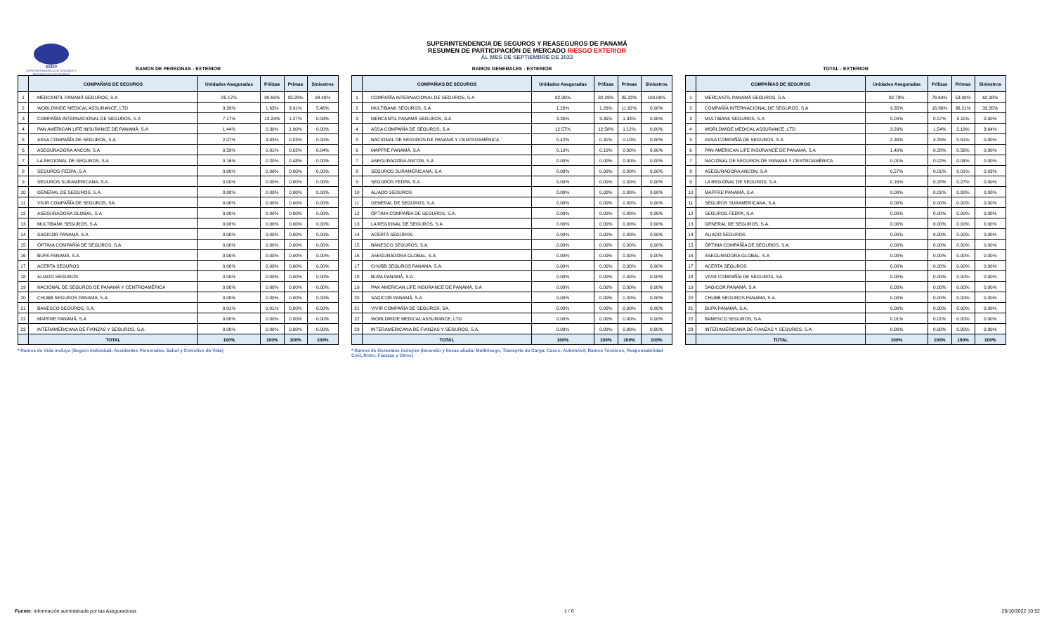SSRP
SUPERINTENDENCIA DE SEGUROS Y REASEGUROS DE PANAMÁ
SUPERINTENDENCIA DE SEGUROS Y REASEGUROS DE PANAMÁ
RESUMEN DE PARTICIPACIÓN DE MERCADO RIESGO EXTERIOR
AL MES DE SEPTIEMBRE DE 2022
RAMOS DE PERSONAS - EXTERIOR
| | COMPAÑIAS DE SEGUROS | Unidades Aseguradas | Pólizas | Primas | Siniestros |
| --- | --- | --- | --- | --- | --- |
| 1 | MERCANTIL PANAMÁ SEGUROS, S.A | 85.17% | 80.69% | 93.28% | 94.40% |
| 2 | WORLDWIDE MEDICAL ASSURANCE, LTD | 3.39% | 1.63% | 3.91% | 5.46% |
| 3 | COMPAÑÍA INTERNACIONAL DE SEGUROS, S.A | 7.17% | 13.24% | 1.27% | 0.09% |
| 4 | PAN AMERICAN LIFE INSURANCE DE PANAMÁ, S.A | 1.44% | 0.30% | 1.00% | 0.00% |
| 5 | ASSA COMPAÑÍA DE SEGUROS, S.A | 2.07% | 3.83% | 0.03% | 0.00% |
| 6 | ASEGURADORA ANCON, S.A | 0.59% | 0.01% | 0.02% | 0.04% |
| 7 | LA REGIONAL DE SEGUROS, S.A | 0.16% | 0.30% | 0.48% | 0.00% |
| 8 | SEGUROS FEDPA, S.A | 0.00% | 0.00% | 0.00% | 0.00% |
| 9 | SEGUROS SURAMERICANA, S.A | 0.00% | 0.00% | 0.00% | 0.00% |
| 10 | GENERAL DE SEGUROS, S.A. | 0.00% | 0.00% | 0.00% | 0.00% |
| 11 | VIVIR COMPAÑÍA DE SEGUROS, SA. | 0.00% | 0.00% | 0.00% | 0.00% |
| 12 | ASEGURADORA GLOBAL, S.A | 0.00% | 0.00% | 0.00% | 0.00% |
| 13 | MULTIBANK SEGUROS, S.A | 0.00% | 0.00% | 0.00% | 0.00% |
| 14 | SAGICOR PANAMÁ, S.A | 0.00% | 0.00% | 0.00% | 0.00% |
| 15 | ÓPTIMA COMPAÑÍA DE SEGUROS, S.A. | 0.00% | 0.00% | 0.00% | 0.00% |
| 16 | BUPA PANAMÁ, S.A. | 0.00% | 0.00% | 0.00% | 0.00% |
| 17 | ACERTA SEGUROS | 0.00% | 0.00% | 0.00% | 0.00% |
| 18 | ALIADO SEGUROS | 0.00% | 0.00% | 0.00% | 0.00% |
| 19 | NACIONAL DE SEGUROS DE PANAMÁ Y CENTROAMÉRICA | 0.00% | 0.00% | 0.00% | 0.00% |
| 20 | CHUBB SEGUROS PANAMA, S.A. | 0.00% | 0.00% | 0.00% | 0.00% |
| 21 | BANESCO SEGUROS, S.A. | 0.01% | 0.01% | 0.00% | 0.00% |
| 22 | MAPFRE PANAMÁ, S.A | 0.00% | 0.00% | 0.00% | 0.00% |
| 23 | INTERAMERICANA DE FIANZAS Y SEGUROS, S.A. | 0.00% | 0.00% | 0.00% | 0.00% |
| | TOTAL | 100% | 100% | 100% | 100% |
* Ramos de Vida incluye (Seguro Individual, Accidentes Personales, Salud y Colectivo de Vida)
RAMOS GENERALES - EXTERIOR
| | COMPAÑIAS DE SEGUROS | Unidades Aseguradas | Pólizas | Primas | Siniestros |
| --- | --- | --- | --- | --- | --- |
| 1 | COMPAÑÍA INTERNACIONAL DE SEGUROS, S.A | 82.30% | 82.39% | 85.23% | 100.00% |
| 2 | MULTIBANK SEGUROS, S.A | 1.26% | 1.26% | 11.62% | 0.00% |
| 3 | MERCANTIL PANAMÁ SEGUROS, S.A | 3.35% | 3.35% | 1.93% | 0.00% |
| 4 | ASSA COMPAÑÍA DE SEGUROS, S.A | 12.57% | 12.58% | 1.12% | 0.00% |
| 5 | NACIONAL DE SEGUROS DE PANAMÁ Y CENTROAMÉRICA | 0.42% | 0.31% | 0.10% | 0.00% |
| 6 | MAPFRE PANAMÁ, S.A | 0.10% | 0.10% | 0.00% | 0.00% |
| 7 | ASEGURADORA ANCON, S.A | 0.00% | 0.00% | 0.00% | 0.00% |
| 8 | SEGUROS SURAMERICANA, S.A | 0.00% | 0.00% | 0.00% | 0.00% |
| 9 | SEGUROS FEDPA, S.A | 0.00% | 0.00% | 0.00% | 0.00% |
| 10 | ALIADO SEGUROS | 0.00% | 0.00% | 0.00% | 0.00% |
| 11 | GENERAL DE SEGUROS, S.A. | 0.00% | 0.00% | 0.00% | 0.00% |
| 12 | ÓPTIMA COMPAÑÍA DE SEGUROS, S.A. | 0.00% | 0.00% | 0.00% | 0.00% |
| 13 | LA REGIONAL DE SEGUROS, S.A | 0.00% | 0.00% | 0.00% | 0.00% |
| 14 | ACERTA SEGUROS | 0.00% | 0.00% | 0.00% | 0.00% |
| 15 | BANESCO SEGUROS, S.A. | 0.00% | 0.00% | 0.00% | 0.00% |
| 16 | ASEGURADORA GLOBAL, S.A | 0.00% | 0.00% | 0.00% | 0.00% |
| 17 | CHUBB SEGUROS PANAMA, S.A. | 0.00% | 0.00% | 0.00% | 0.00% |
| 18 | BUPA PANAMÁ, S.A. | 0.00% | 0.00% | 0.00% | 0.00% |
| 19 | PAN AMERICAN LIFE INSURANCE DE PANAMÁ, S.A | 0.00% | 0.00% | 0.00% | 0.00% |
| 20 | SAGICOR PANAMÁ, S.A | 0.00% | 0.00% | 0.00% | 0.00% |
| 21 | VIVIR COMPAÑÍA DE SEGUROS, SA. | 0.00% | 0.00% | 0.00% | 0.00% |
| 22 | WORLDWIDE MEDICAL ASSURANCE, LTD | 0.00% | 0.00% | 0.00% | 0.00% |
| 23 | INTERAMERICANA DE FIANZAS Y SEGUROS, S.A. | 0.00% | 0.00% | 0.00% | 0.00% |
| | TOTAL | 100% | 100% | 100% | 100% |
* Ramos de Generales incluyen (Incendio y líneas aliada, Multiriesgo, Transprte de Carga, Casco, Automóvil, Ramos Técnicos, Responsabilidad Civil, Robo, Fianzas y Otros)
TOTAL - EXTERIOR
| | COMPAÑIAS DE SEGUROS | Unidades Aseguradas | Pólizas | Primas | Siniestros |
| --- | --- | --- | --- | --- | --- |
| 1 | MERCANTIL PANAMÁ SEGUROS, S.A | 82.79% | 76.64% | 53.09% | 62.98% |
| 2 | COMPAÑÍA INTERNACIONAL DE SEGUROS, S.A | 9.35% | 16.86% | 38.21% | 33.35% |
| 3 | MULTIBANK SEGUROS, S.A | 0.04% | 0.07% | 5.11% | 0.00% |
| 4 | WORLDWIDE MEDICAL ASSURANCE, LTD | 3.29% | 1.54% | 2.19% | 3.64% |
| 5 | ASSA COMPAÑÍA DE SEGUROS, S.A | 2.38% | 4.29% | 0.51% | 0.00% |
| 6 | PAN AMERICAN LIFE INSURANCE DE PANAMÁ, S.A | 1.40% | 0.28% | 0.56% | 0.00% |
| 7 | NACIONAL DE SEGUROS DE PANAMÁ Y CENTROAMÉRICA | 0.01% | 0.02% | 0.04% | 0.00% |
| 8 | ASEGURADORA ANCON, S.A | 0.57% | 0.01% | 0.01% | 0.03% |
| 9 | LA REGIONAL DE SEGUROS, S.A | 0.16% | 0.28% | 0.27% | 0.00% |
| 10 | MAPFRE PANAMÁ, S.A | 0.00% | 0.01% | 0.00% | 0.00% |
| 11 | SEGUROS SURAMERICANA, S.A | 0.00% | 0.00% | 0.00% | 0.00% |
| 12 | SEGUROS FEDPA, S.A | 0.00% | 0.00% | 0.00% | 0.00% |
| 13 | GENERAL DE SEGUROS, S.A. | 0.00% | 0.00% | 0.00% | 0.00% |
| 14 | ALIADO SEGUROS | 0.00% | 0.00% | 0.00% | 0.00% |
| 15 | ÓPTIMA COMPAÑÍA DE SEGUROS, S.A. | 0.00% | 0.00% | 0.00% | 0.00% |
| 16 | ASEGURADORA GLOBAL, S.A | 0.00% | 0.00% | 0.00% | 0.00% |
| 17 | ACERTA SEGUROS | 0.00% | 0.00% | 0.00% | 0.00% |
| 18 | VIVIR COMPAÑÍA DE SEGUROS, SA. | 0.00% | 0.00% | 0.00% | 0.00% |
| 19 | SAGICOR PANAMÁ, S.A | 0.00% | 0.00% | 0.00% | 0.00% |
| 20 | CHUBB SEGUROS PANAMA, S.A. | 0.00% | 0.00% | 0.00% | 0.00% |
| 21 | BUPA PANAMÁ, S.A. | 0.00% | 0.00% | 0.00% | 0.00% |
| 22 | BANESCO SEGUROS, S.A. | 0.01% | 0.01% | 0.00% | 0.00% |
| 23 | INTERAMERICANA DE FIANZAS Y SEGUROS, S.A. | 0.00% | 0.00% | 0.00% | 0.00% |
| | TOTAL | 100% | 100% | 100% | 100% |
Fuente: Información suministrada por las Aseguradoras 1 / 6 26/10/2022 10:52